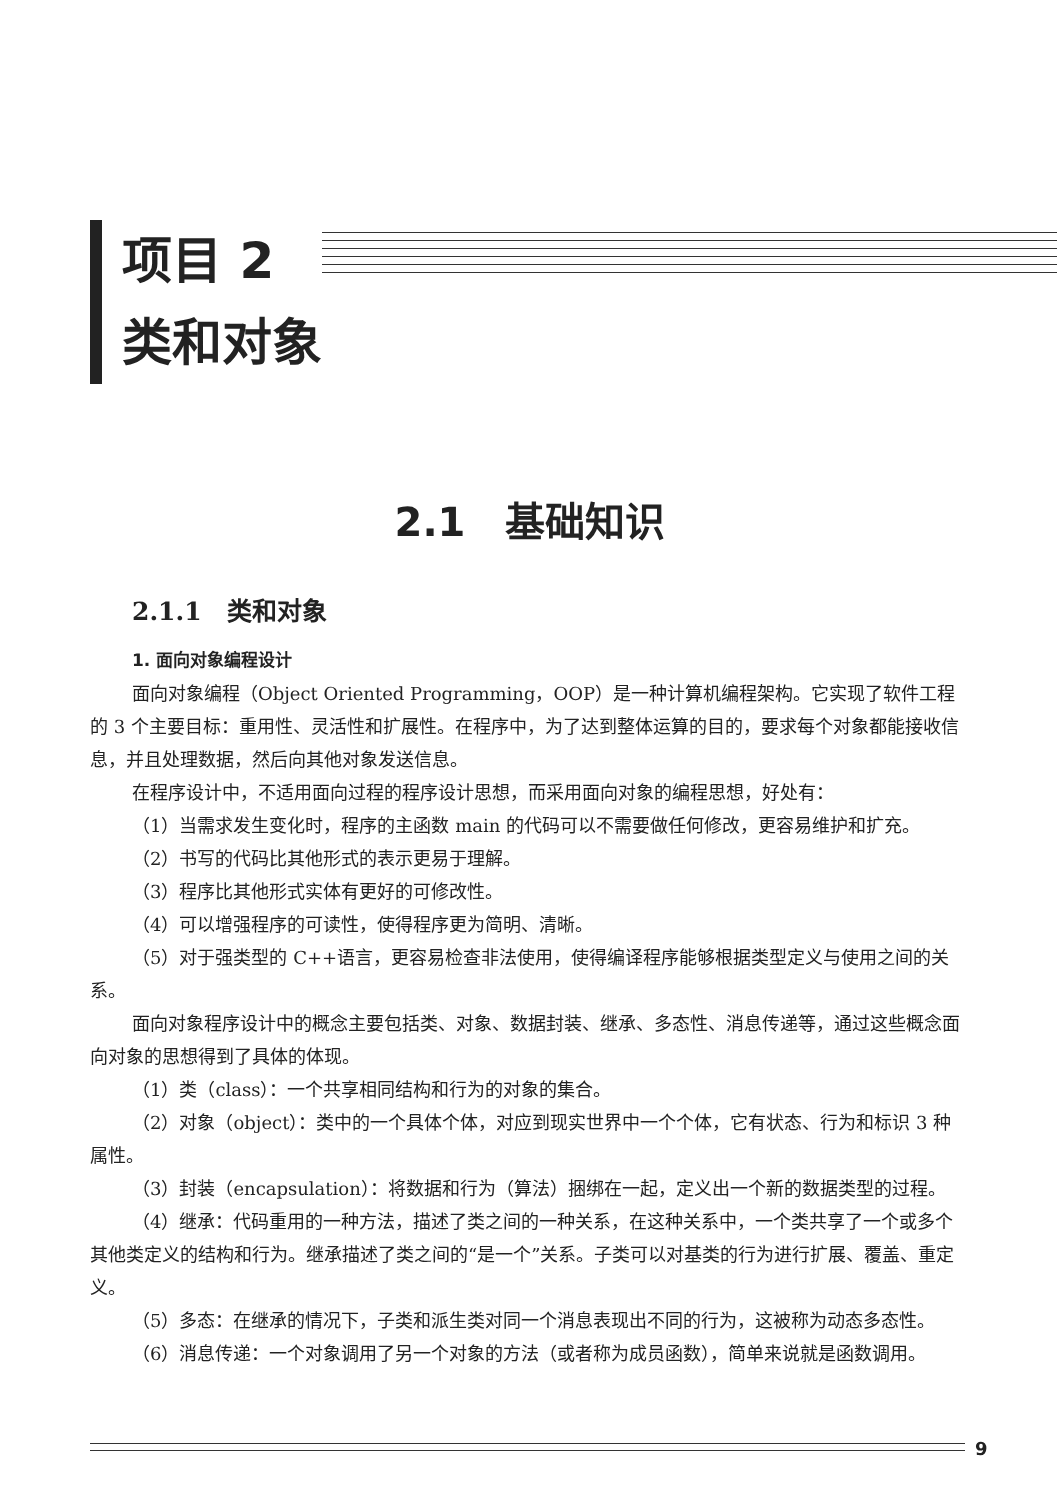项目 2
类和对象
2.1　基础知识
2.1.1　类和对象
1. 面向对象编程设计
面向对象编程（Object Oriented Programming，OOP）是一种计算机编程架构。它实现了软件工程的 3 个主要目标：重用性、灵活性和扩展性。在程序中，为了达到整体运算的目的，要求每个对象都能接收信息，并且处理数据，然后向其他对象发送信息。
在程序设计中，不适用面向过程的程序设计思想，而采用面向对象的编程思想，好处有：
（1）当需求发生变化时，程序的主函数 main 的代码可以不需要做任何修改，更容易维护和扩充。
（2）书写的代码比其他形式的表示更易于理解。
（3）程序比其他形式实体有更好的可修改性。
（4）可以增强程序的可读性，使得程序更为简明、清晰。
（5）对于强类型的 C++语言，更容易检查非法使用，使得编译程序能够根据类型定义与使用之间的关系。
面向对象程序设计中的概念主要包括类、对象、数据封装、继承、多态性、消息传递等，通过这些概念面向对象的思想得到了具体的体现。
（1）类（class）：一个共享相同结构和行为的对象的集合。
（2）对象（object）：类中的一个具体个体，对应到现实世界中一个个体，它有状态、行为和标识 3 种属性。
（3）封装（encapsulation）：将数据和行为（算法）捆绑在一起，定义出一个新的数据类型的过程。
（4）继承：代码重用的一种方法，描述了类之间的一种关系，在这种关系中，一个类共享了一个或多个其他类定义的结构和行为。继承描述了类之间的“是一个”关系。子类可以对基类的行为进行扩展、覆盖、重定义。
（5）多态：在继承的情况下，子类和派生类对同一个消息表现出不同的行为，这被称为动态多态性。
（6）消息传递：一个对象调用了另一个对象的方法（或者称为成员函数），简单来说就是函数调用。
9